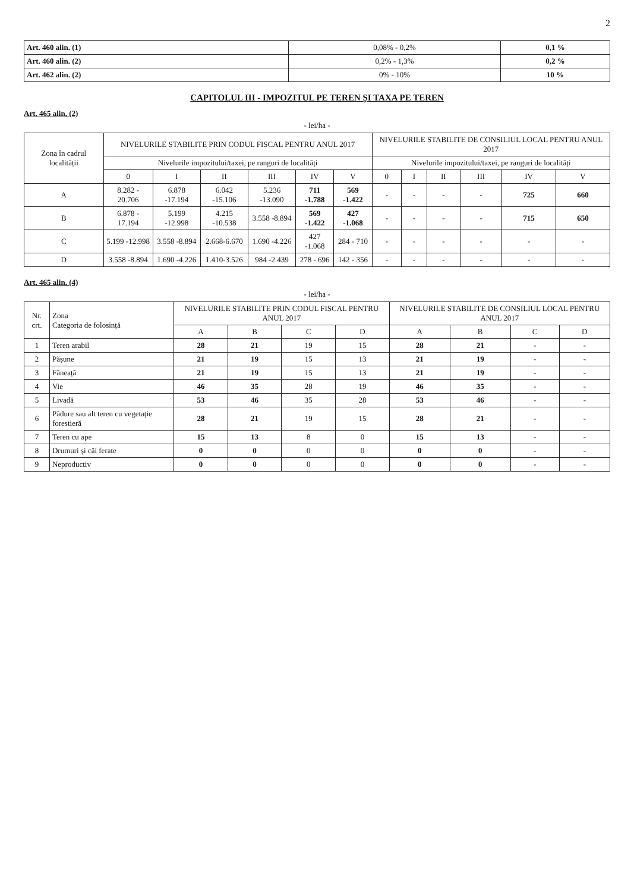2
| Art. 460 alin. (1) | 0,08% - 0,2% | 0,1 % |
| Art. 460 alin. (2) | 0,2% - 1,3% | 0,2 % |
| Art. 462 alin. (2) | 0% - 10% | 10 % |
CAPITOLUL III - IMPOZITUL PE TEREN ȘI TAXA PE TEREN
Art. 465 alin. (2)
- lei/ha -
| Zona în cadrul localității | NIVELURILE STABILITE PRIN CODUL FISCAL PENTRU ANUL 2017 | | | | | | NIVELURILE STABILITE DE CONSILIUL LOCAL PENTRU ANUL 2017 | | | | | |
| --- | --- | --- | --- | --- | --- | --- | --- | --- | --- | --- | --- | --- |
| | Nivelurile impozitului/taxei, pe ranguri de localități | | | | | | Nivelurile impozitului/taxei, pe ranguri de localități | | | | | |
| | 0 | I | II | III | IV | V | 0 | I | II | III | IV | V |
| A | 8.282 - 20.706 | 6.878 -17.194 | 6.042 -15.106 | 5.236 -13.090 | 711 -1.788 | 569 -1.422 | - | - | - | - | 725 | 660 |
| B | 6.878 - 17.194 | 5.199 -12.998 | 4.215 -10.538 | 3.558 -8.894 | 569 -1.422 | 427 -1.068 | - | - | - | - | 715 | 650 |
| C | 5.199 -12.998 | 3.558 -8.894 | 2.668-6.670 | 1.690 -4.226 | 427 -1.068 | 284 - 710 | - | - | - | - | - | - |
| D | 3.558 -8.894 | 1.690 -4.226 | 1.410-3.526 | 984 -2.439 | 278 - 696 | 142 - 356 | - | - | - | - | - | - |
Art. 465 alin. (4)
- lei/ha -
| Nr. crt. | Zona Categoria de folosință | NIVELURILE STABILITE PRIN CODUL FISCAL PENTRU ANUL 2017 | | | | NIVELURILE STABILITE DE CONSILIUL LOCAL PENTRU ANUL 2017 | | | |
| --- | --- | --- | --- | --- | --- | --- | --- | --- | --- |
| | | A | B | C | D | A | B | C | D |
| 1 | Teren arabil | 28 | 21 | 19 | 15 | 28 | 21 | - | - |
| 2 | Pășune | 21 | 19 | 15 | 13 | 21 | 19 | - | - |
| 3 | Fâneață | 21 | 19 | 15 | 13 | 21 | 19 | - | - |
| 4 | Vie | 46 | 35 | 28 | 19 | 46 | 35 | - | - |
| 5 | Livadă | 53 | 46 | 35 | 28 | 53 | 46 | - | - |
| 6 | Pădure sau alt teren cu vegetație forestieră | 28 | 21 | 19 | 15 | 28 | 21 | - | - |
| 7 | Teren cu ape | 15 | 13 | 8 | 0 | 15 | 13 | - | - |
| 8 | Drumuri și căi ferate | 0 | 0 | 0 | 0 | 0 | 0 | - | - |
| 9 | Neproductiv | 0 | 0 | 0 | 0 | 0 | 0 | - | - |